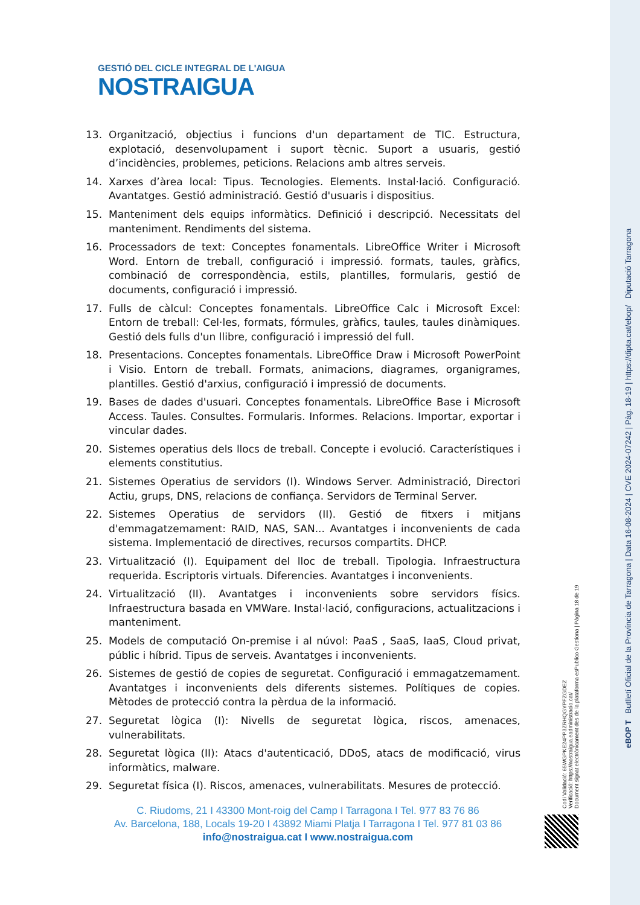GESTIÓ DEL CICLE INTEGRAL DE L'AIGUA
NOSTRAIGUA
13. Organització, objectius i funcions d'un departament de TIC. Estructura, explotació, desenvolupament i suport tècnic. Suport a usuaris, gestió d’incidències, problemes, peticions. Relacions amb altres serveis.
14. Xarxes d’àrea local: Tipus. Tecnologies. Elements. Instal·lació. Configuració. Avantatges. Gestió administració. Gestió d'usuaris i dispositius.
15. Manteniment dels equips informàtics. Definició i descripció. Necessitats del manteniment. Rendiments del sistema.
16. Processadors de text: Conceptes fonamentals. LibreOffice Writer i Microsoft Word. Entorn de treball, configuració i impressió. formats, taules, gràfics, combinació de correspondència, estils, plantilles, formularis, gestió de documents, configuració i impressió.
17. Fulls de càlcul: Conceptes fonamentals. LibreOffice Calc i Microsoft Excel: Entorn de treball: Cel·les, formats, fórmules, gràfics, taules, taules dinàmiques. Gestió dels fulls d'un llibre, configuració i impressió del full.
18. Presentacions. Conceptes fonamentals. LibreOffice Draw i Microsoft PowerPoint i Visio. Entorn de treball. Formats, animacions, diagrames, organigrames, plantilles. Gestió d'arxius, configuració i impressió de documents.
19. Bases de dades d'usuari. Conceptes fonamentals. LibreOffice Base i Microsoft Access. Taules. Consultes. Formularis. Informes. Relacions. Importar, exportar i vincular dades.
20. Sistemes operatius dels llocs de treball. Concepte i evolució. Característiques i elements constitutius.
21. Sistemes Operatius de servidors (I). Windows Server. Administració, Directori Actiu, grups, DNS, relacions de confiança. Servidors de Terminal Server.
22. Sistemes Operatius de servidors (II). Gestió de fitxers i mitjans d'emmagatzemament: RAID, NAS, SAN... Avantatges i inconvenients de cada sistema. Implementació de directives, recursos compartits. DHCP.
23. Virtualització (I). Equipament del lloc de treball. Tipologia. Infraestructura requerida. Escriptoris virtuals. Diferencies. Avantatges i inconvenients.
24. Virtualització (II). Avantatges i inconvenients sobre servidors físics. Infraestructura basada en VMWare. Instal·lació, configuracions, actualitzacions i manteniment.
25. Models de computació On-premise i al núvol: PaaS , SaaS, IaaS, Cloud privat, públic i híbrid. Tipus de serveis. Avantatges i inconvenients.
26. Sistemes de gestió de copies de seguretat. Configuració i emmagatzemament. Avantatges i inconvenients dels diferents sistemes. Polítiques de copies. Mètodes de protecció contra la pèrdua de la informació.
27. Seguretat lògica (I): Nivells de seguretat lògica, riscos, amenaces, vulnerabilitats.
28. Seguretat lògica (II): Atacs d'autenticació, DDoS, atacs de modificació, virus informàtics, malware.
29. Seguretat física (I). Riscos, amenaces, vulnerabilitats. Mesures de protecció.
C. Riudoms, 21 I 43300 Mont-roig del Camp I Tarragona I Tel. 977 83 76 86
Av. Barcelona, 188, Locals 19-20 I 43892 Miami Platja I Tarragona I Tel. 977 81 03 86
info@nostraigua.cat I www.nostraigua.com
eBOP T Butlletí Oficial de la Província de Tarragona | Data 16-08-2024 | CVE 2024-07242 | Pàg. 18-19 | https://dipta.cat/ebop/ Diputació Tarragona
Codi Validació: 65WGPKE24PP3ZRHQGYPFZGDEZ
Verificació: https://nostraigua.eadministracio.cat/
Document signat electrònicament des de la plataforma esPublico Gestiona | Pàgina 18 de 19